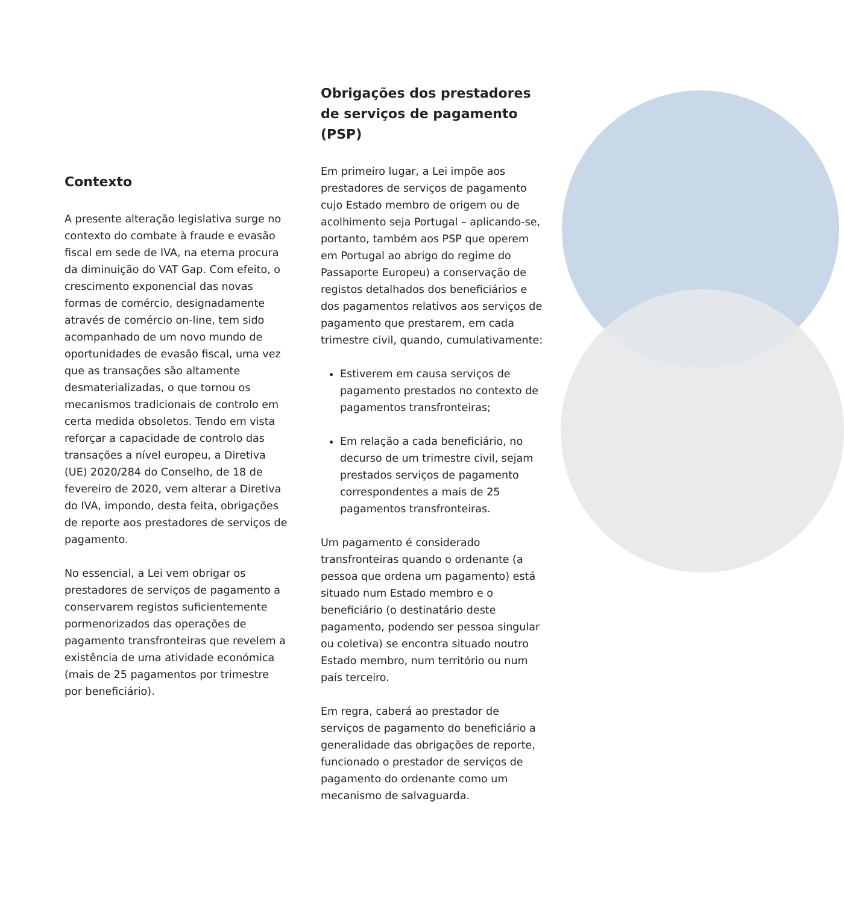Contexto
A presente alteração legislativa surge no contexto do combate à fraude e evasão fiscal em sede de IVA, na eterna procura da diminuição do VAT Gap. Com efeito, o crescimento exponencial das novas formas de comércio, designadamente através de comércio on-line, tem sido acompanhado de um novo mundo de oportunidades de evasão fiscal, uma vez que as transações são altamente desmaterializadas, o que tornou os mecanismos tradicionais de controlo em certa medida obsoletos. Tendo em vista reforçar a capacidade de controlo das transações a nível europeu, a Diretiva (UE) 2020/284 do Conselho, de 18 de fevereiro de 2020, vem alterar a Diretiva do IVA, impondo, desta feita, obrigações de reporte aos prestadores de serviços de pagamento.
No essencial, a Lei vem obrigar os prestadores de serviços de pagamento a conservarem registos suficientemente pormenorizados das operações de pagamento transfronteiras que revelem a existência de uma atividade económica (mais de 25 pagamentos por trimestre por beneficiário).
Obrigações dos prestadores de serviços de pagamento (PSP)
Em primeiro lugar, a Lei impõe aos prestadores de serviços de pagamento cujo Estado membro de origem ou de acolhimento seja Portugal – aplicando-se, portanto, também aos PSP que operem em Portugal ao abrigo do regime do Passaporte Europeu) a conservação de registos detalhados dos beneficiários e dos pagamentos relativos aos serviços de pagamento que prestarem, em cada trimestre civil, quando, cumulativamente:
Estiverem em causa serviços de pagamento prestados no contexto de pagamentos transfronteiras;
Em relação a cada beneficiário, no decurso de um trimestre civil, sejam prestados serviços de pagamento correspondentes a mais de 25 pagamentos transfronteiras.
Um pagamento é considerado transfronteiras quando o ordenante (a pessoa que ordena um pagamento) está situado num Estado membro e o beneficiário (o destinatário deste pagamento, podendo ser pessoa singular ou coletiva) se encontra situado noutro Estado membro, num território ou num país terceiro.
Em regra, caberá ao prestador de serviços de pagamento do beneficiário a generalidade das obrigações de reporte, funcionado o prestador de serviços de pagamento do ordenante como um mecanismo de salvaguarda.